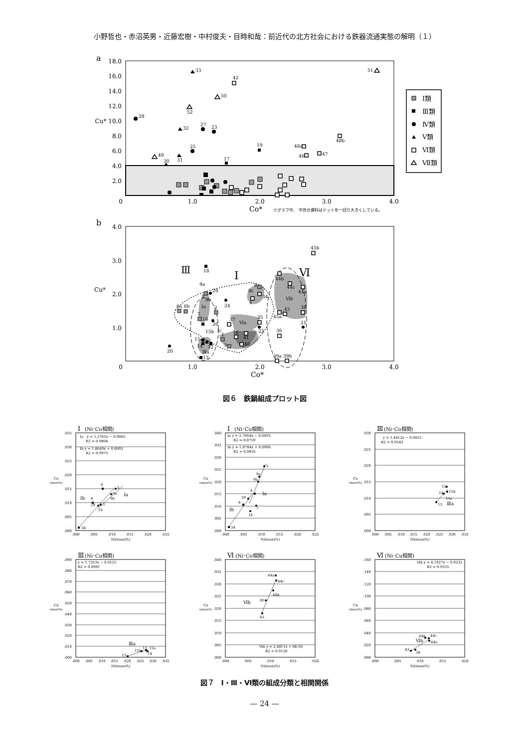小野哲也・赤沼英男・近藤宏樹・中村俊夫・目時和哉：前近代の北方社会における鉄器流通実態の解明（１）
a
18.0
16.0
14.0
12.0
Cu* 10.0
8.0
6.0
4.0
2.0
0
1.0
2.0
3.0
4.0
Co*
※グラフ中、 中世の資料はドットを一回り大きくしている。
33
42
51
50
52
28
32
27
23
48b
19
48a
46
47
25
49
31
30
17
Ⅰ類
Ⅲ類
Ⅳ類
Ⅴ類
Ⅵ類
Ⅶ類
b
4.0
3.0
2.0
1.0
Cu*
0
1.0
2.0
3.0
4.0
Co*
Ⅲ
Ⅰ
Ⅵ
45b
18
44b
44c
44a
Ⅵb
8
Ⅰb
34
4
9a
29
5
9b
24
Ⅰa
6a
6b
2
7
16
26
45a
43
38
37
Ⅵa
35
22
21
36
Ⅰc
1
10
41
40
3
15b
15a
14
12
Ⅲa
13
20
39a
39b
図６　鉄鍋組成プロット図
Ⅰ
(Ni･Co相関)
Ⅰa　y = 1.2765x − 0.0005
R2 = 0.9804
Ⅰb y = 1.8649x + 0.0003
R2 = 0.9975
.035
.030
.025
.020
.015
.010
.005
.000
Co
(mass%)
34
8
Ⅰb
4
5
Ⅰa
9a
9b
7
29
16
.000
.005
.010
.015
.020
.025
Ni(mass%)
Ⅰ
(Ni･Cu相関)
Ⅰa y = 2.7664x − 0.0092
R2 = 0.8759
Ⅰb y = 1.8784x + 0.0006
R2 = 0.9816
.040
.035
.030
.025
.020
.015
.010
.005
.000
Cu
(mass%)
34
8
Ⅰb
29
4
Ⅰa
7
16
9b
9a
5
.000
.005
.010
.015
.020
.025
Ni(mass%)
Ⅲ
(Ni･Co相関)
y = 1.4412x − 0.0025
R2 = 0.9543
.030
.025
.020
.015
.010
.005
.000
Co
(mass%)
13
Ⅲa
14
15a
15b
12
.000
.005
.010
.015
.020
.025
.030
.035
Ni(mass%)
Ⅲ
(Ni･Cu相関)
y = 1.7353x − 0.0125
R2 = 0.8981
.090
.080
.070
.060
.050
.040
.030
.020
.010
.000
Cu
(mass%)
Ⅲa
13
15b
12
15a
14
.000
.005
.010
.015
.020
.025
.030
.035
Ni(mass%)
Ⅵ
(Ni･Co相関)
.040
.035
.030
.025
.020
.015
.010
.005
.000
Co
(mass%)
44a
44c
44b
38
Ⅵb
43
Ⅵb y = 2.4811x + 8E-05
R2 = 0.9128
.000
.005
.010
.015
.020
Ni(mass%)
Ⅵ
(Ni･Cu相関)
Ⅵb y = 4.1927x − 0.0232
R2 = 0.9335
.160
.140
.120
.100
.080
.060
.040
.020
.000
Cu
(mass%)
43
38
Ⅵb
44b
44c
44a
.000
.005
.010
.015
.020
Ni(mass%)
図７　Ⅰ・Ⅲ・Ⅵ類の組成分類と相関関係
— 24 —